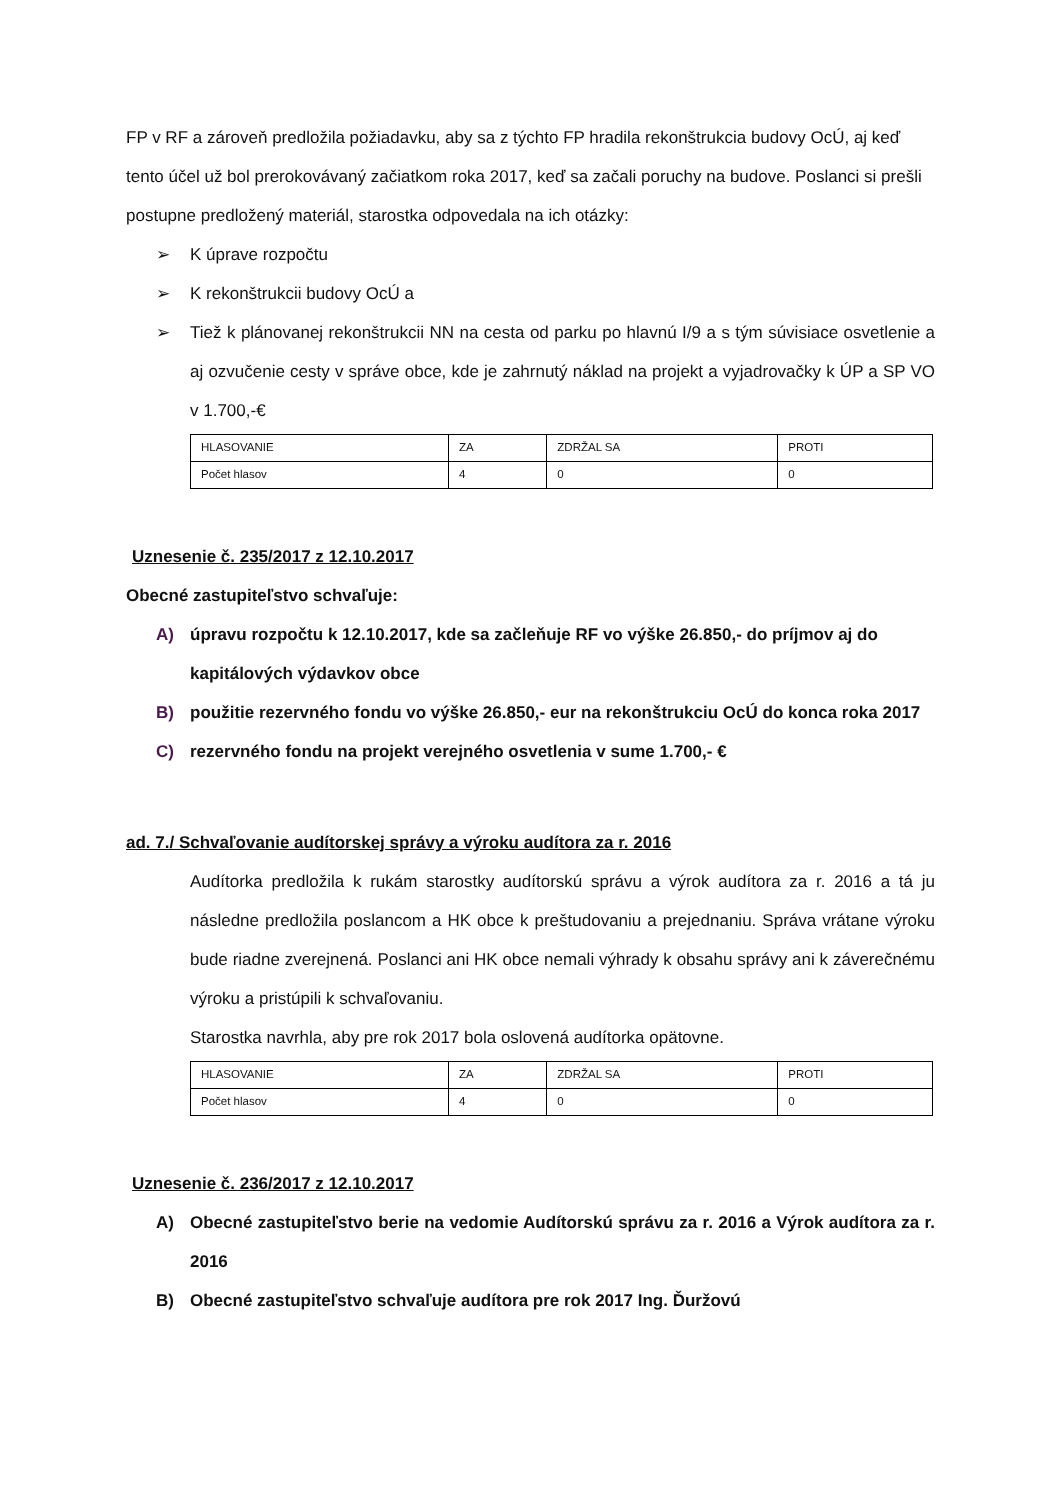FP v RF a zároveň predložila požiadavku, aby sa z týchto FP hradila rekonštrukcia budovy OcÚ, aj keď tento účel už bol prerokovávaný začiatkom roka 2017, keď sa začali poruchy na budove. Poslanci si prešli postupne predložený materiál, starostka odpovedala na ich otázky:
➢ K úprave rozpočtu
➢ K rekonštrukcii budovy OcÚ a
➢ Tiež k plánovanej rekonštrukcii NN na cesta od parku po hlavnú I/9 a s tým súvisiace osvetlenie a aj ozvučenie cesty v správe obce, kde je zahrnutý náklad na projekt a vyjadrovačky k ÚP a SP VO v 1.700,-€
| HLASOVANIE | ZA | ZDRŽAL SA | PROTI |
| Počet hlasov | 4 | 0 | 0 |
Uznesenie č. 235/2017 z 12.10.2017
Obecné zastupiteľstvo schvaľuje:
A) úpravu rozpočtu k 12.10.2017, kde sa začleňuje RF vo výške 26.850,- do príjmov aj do kapitálových výdavkov obce
B) použitie rezervného fondu vo výške 26.850,- eur na rekonštrukciu OcÚ do konca roka 2017
C) rezervného fondu na projekt verejného osvetlenia v sume 1.700,- €
ad. 7./ Schvaľovanie audítorskej správy a výroku audítora za r. 2016
Audítorka predložila k rukám starostky audítorskú správu a výrok audítora za r. 2016 a tá ju následne predložila poslancom a HK obce k preštudovaniu a prejednaniu. Správa vrátane výroku bude riadne zverejnená. Poslanci ani HK obce nemali výhrady k obsahu správy ani k záverečnému výroku a pristúpili k schvaľovaniu.
Starostka navrhla, aby pre rok 2017 bola oslovená audítorka opätovne.
| HLASOVANIE | ZA | ZDRŽAL SA | PROTI |
| Počet hlasov | 4 | 0 | 0 |
Uznesenie č. 236/2017 z 12.10.2017
A) Obecné zastupiteľstvo berie na vedomie Audítorskú správu za r. 2016 a Výrok audítora za r. 2016
B) Obecné zastupiteľstvo schvaľuje audítora pre rok 2017 Ing. Ďuržovú